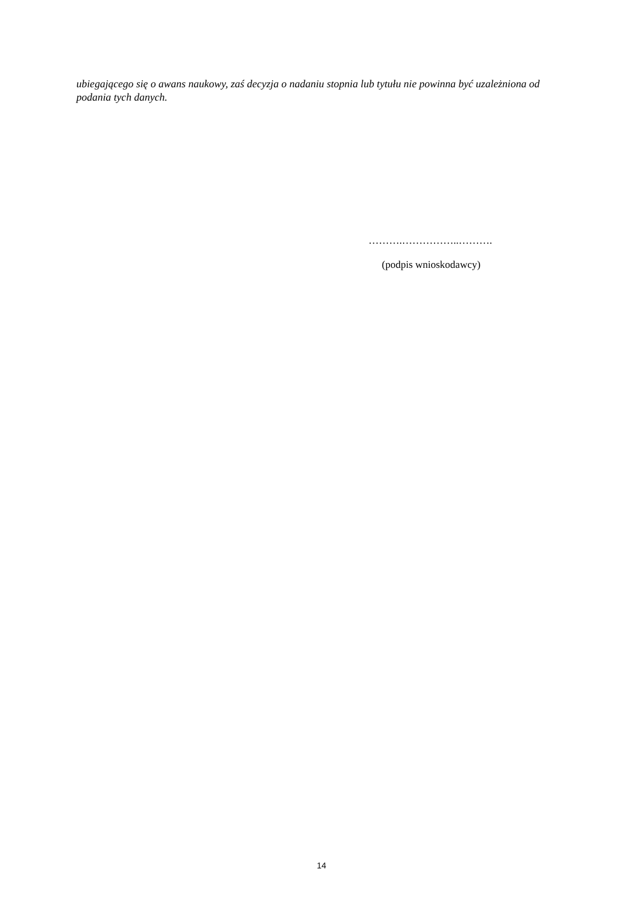ubiegającego się o awans naukowy, zaś decyzja o nadaniu stopnia lub tytułu nie powinna być uzależniona od podania tych danych.
……….……………..……….
(podpis wnioskodawcy)
14